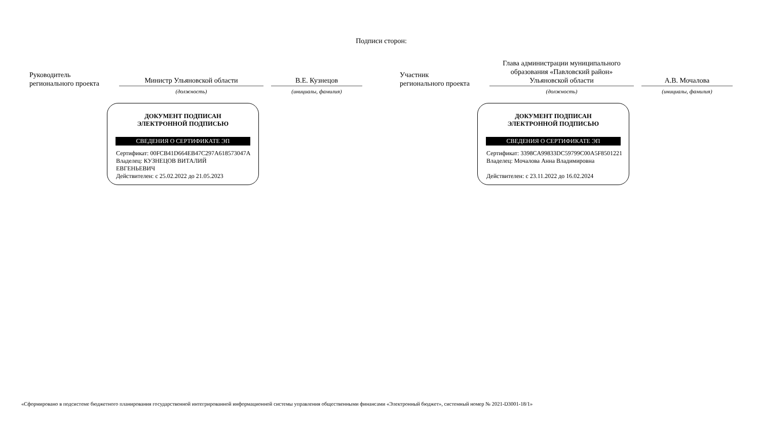Подписи сторон:
Руководитель
регионального проекта
Министр Ульяновской области
(должность)
В.Е. Кузнецов
(инициалы, фамилия)
Участник
регионального проекта
Глава администрации муниципального
образования «Павловский район»
Ульяновской области
(должность)
А.В. Мочалова
(инициалы, фамилия)
ДОКУМЕНТ ПОДПИСАН
ЭЛЕКТРОННОЙ ПОДПИСЬЮ
СВЕДЕНИЯ О СЕРТИФИКАТЕ ЭП
Сертификат: 00FCB41D664EB47C297A618573047A
Владелец: КУЗНЕЦОВ ВИТАЛИЙ
ЕВГЕНЬЕВИЧ
Действителен: с 25.02.2022 до 21.05.2023
ДОКУМЕНТ ПОДПИСАН
ЭЛЕКТРОННОЙ ПОДПИСЬЮ
СВЕДЕНИЯ О СЕРТИФИКАТЕ ЭП
Сертификат: 3398CA99833DC59799C00A5F8501221
Владелец: Мочалова Анна Владимировна
Действителен: с 23.11.2022 до 16.02.2024
«Сформировано в подсистеме бюджетного планирования государственной интегрированной информационной системы управления общественными финансами «Электронный бюджет», системный номер № 2021-D3001-18/1»